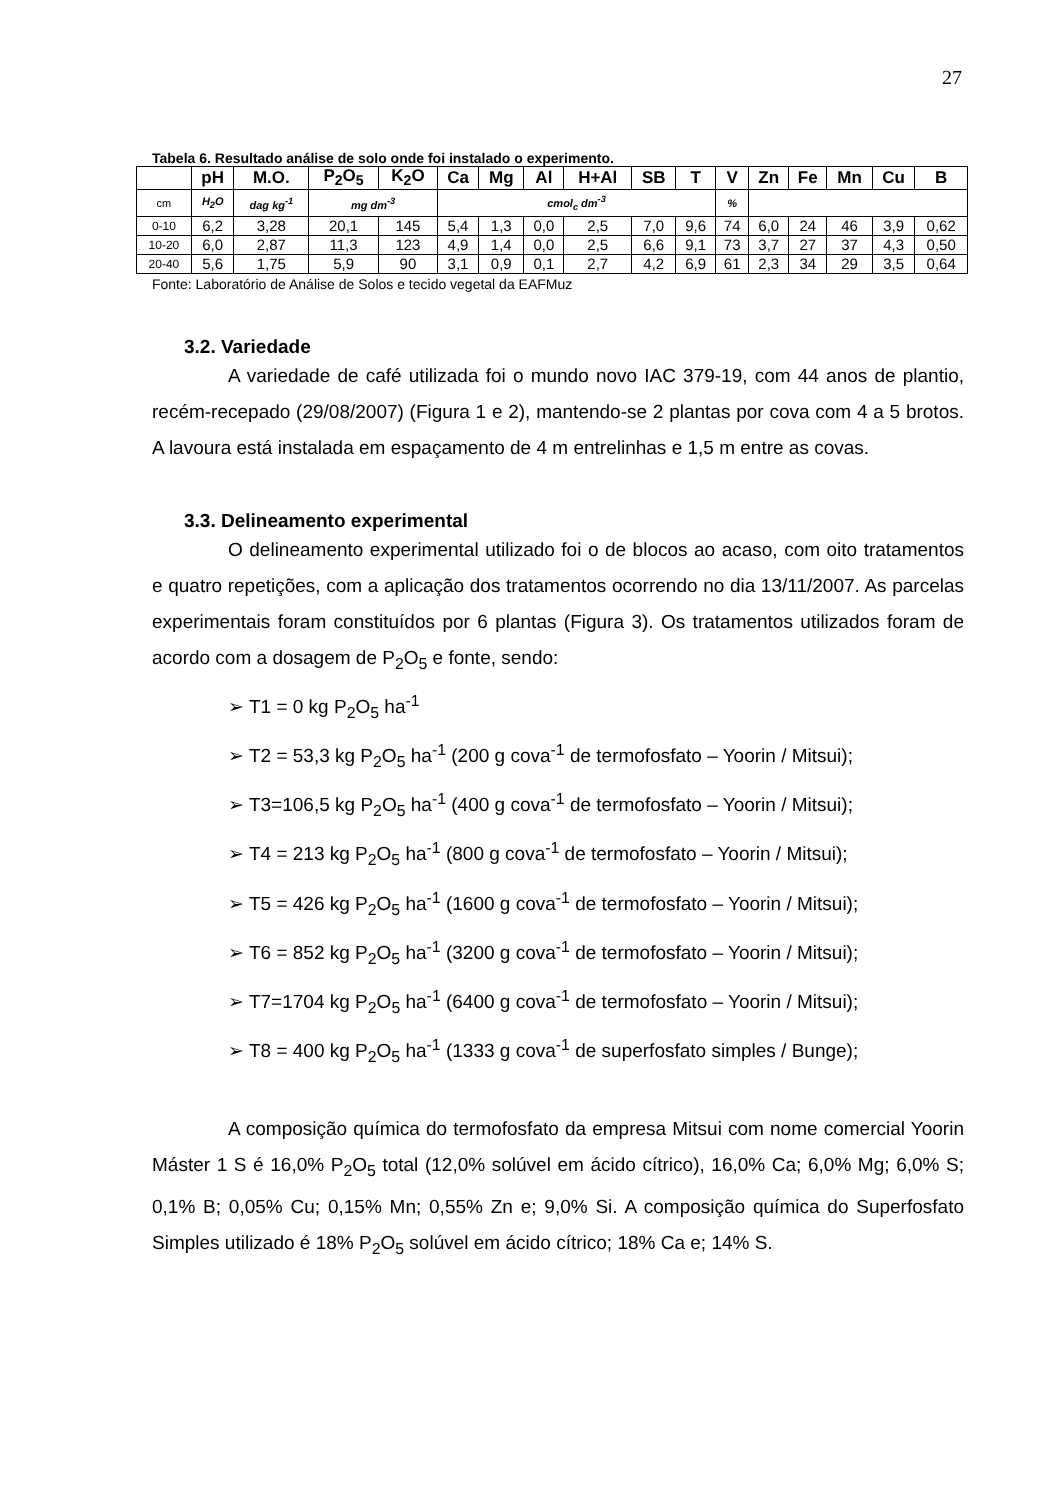27
Tabela 6. Resultado análise de solo onde foi instalado o experimento.
| | pH | M.O. | P<sub>2</sub>O<sub>5</sub> | K<sub>2</sub>O | Ca | Mg | Al | H+Al | SB | T | V | Zn | Fe | Mn | Cu | B |
| --- | --- | --- | --- | --- | --- | --- | --- | --- | --- | --- | --- | --- | --- | --- | --- | --- |
| cm | H<sub>2</sub>O | dag kg<sup>-1</sup> | mg dm<sup>-3</sup> | | cmol<sub>c</sub> dm<sup>-3</sup> | | | | | | % | | | | | |
| 0-10 | 6,2 | 3,28 | 20,1 | 145 | 5,4 | 1,3 | 0,0 | 2,5 | 7,0 | 9,6 | 74 | 6,0 | 24 | 46 | 3,9 | 0,62 |
| 10-20 | 6,0 | 2,87 | 11,3 | 123 | 4,9 | 1,4 | 0,0 | 2,5 | 6,6 | 9,1 | 73 | 3,7 | 27 | 37 | 4,3 | 0,50 |
| 20-40 | 5,6 | 1,75 | 5,9 | 90 | 3,1 | 0,9 | 0,1 | 2,7 | 4,2 | 6,9 | 61 | 2,3 | 34 | 29 | 3,5 | 0,64 |
Fonte: Laboratório de Análise de Solos e tecido vegetal da EAFMuz
3.2. Variedade
A variedade de café utilizada foi o mundo novo IAC 379-19, com 44 anos de plantio, recém-recepado (29/08/2007) (Figura 1 e 2), mantendo-se 2 plantas por cova com 4 a 5 brotos. A lavoura está instalada em espaçamento de 4 m entrelinhas e 1,5 m entre as covas.
3.3. Delineamento experimental
O delineamento experimental utilizado foi o de blocos ao acaso, com oito tratamentos e quatro repetições, com a aplicação dos tratamentos ocorrendo no dia 13/11/2007. As parcelas experimentais foram constituídos por 6 plantas (Figura 3). Os tratamentos utilizados foram de acordo com a dosagem de P<sub>2</sub>O<sub>5</sub> e fonte, sendo:
➢ T1 = 0 kg P<sub>2</sub>O<sub>5</sub> ha<sup>-1</sup>
➢ T2 = 53,3 kg P<sub>2</sub>O<sub>5</sub> ha<sup>-1</sup> (200 g cova<sup>-1</sup> de termofosfato – Yoorin / Mitsui);
➢ T3=106,5 kg P<sub>2</sub>O<sub>5</sub> ha<sup>-1</sup> (400 g cova<sup>-1</sup> de termofosfato – Yoorin / Mitsui);
➢ T4 = 213 kg P<sub>2</sub>O<sub>5</sub> ha<sup>-1</sup> (800 g cova<sup>-1</sup> de termofosfato – Yoorin / Mitsui);
➢ T5 = 426 kg P<sub>2</sub>O<sub>5</sub> ha<sup>-1</sup> (1600 g cova<sup>-1</sup> de termofosfato – Yoorin / Mitsui);
➢ T6 = 852 kg P<sub>2</sub>O<sub>5</sub> ha<sup>-1</sup> (3200 g cova<sup>-1</sup> de termofosfato – Yoorin / Mitsui);
➢ T7=1704 kg P<sub>2</sub>O<sub>5</sub> ha<sup>-1</sup> (6400 g cova<sup>-1</sup> de termofosfato – Yoorin / Mitsui);
➢ T8 = 400 kg P<sub>2</sub>O<sub>5</sub> ha<sup>-1</sup> (1333 g cova<sup>-1</sup> de superfosfato simples / Bunge);
A composição química do termofosfato da empresa Mitsui com nome comercial Yoorin Máster 1 S é 16,0% P<sub>2</sub>O<sub>5</sub> total (12,0% solúvel em ácido cítrico), 16,0% Ca; 6,0% Mg; 6,0% S; 0,1% B; 0,05% Cu; 0,15% Mn; 0,55% Zn e; 9,0% Si. A composição química do Superfosfato Simples utilizado é 18% P<sub>2</sub>O<sub>5</sub> solúvel em ácido cítrico; 18% Ca e; 14% S.